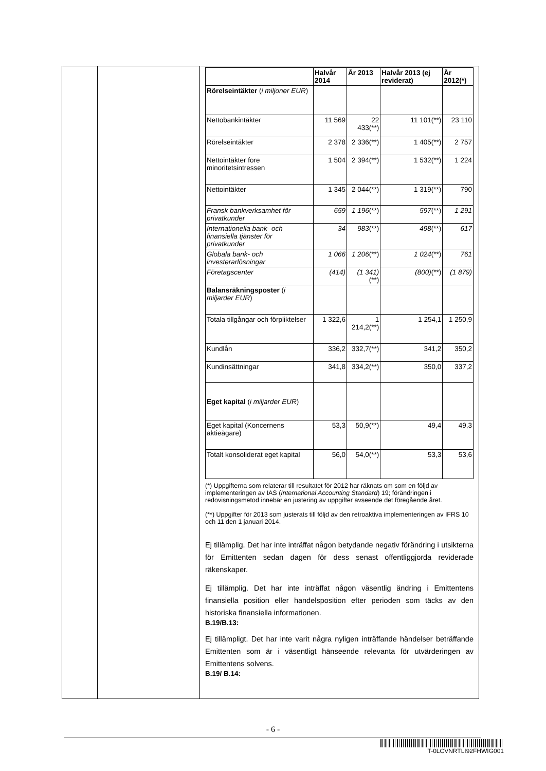| | Halvår 2014 | År 2013 | Halvår 2013 (ej reviderat) | År 2012(*) |
| --- | --- | --- | --- | --- |
| Rörelseintäkter ( i miljoner EUR ) | | | | |
| Nettobankintäkter | 11 569 | 22 433(**) | 11 101(**) | 23 110 |
| Rörelseintäkter | 2 378 | 2 336(**) | 1 405(**) | 2 757 |
| Nettointäkter fore minoritetsintressen | 1 504 | 2 394(**) | 1 532(**) | 1 224 |
| Nettointäkter | 1 345 | 2 044(**) | 1 319(**) | 790 |
| Fransk bankverksamhet för privatkunder | 659 | 1 196 (**) | 597 (**) | 1 291 |
| Internationella bank- och finansiella tjänster för privatkunder | 34 | 983 (**) | 498 (**) | 617 |
| Globala bank- och investerarlösningar | 1 066 | 1 206 (**) | 1 024 (**) | 761 |
| Företagscenter | (414) | (1 341) (**) | (800) (**) | (1 879) |
| Balansräkningsposter ( i miljarder EUR ) | | | | |
| Totala tillgångar och förpliktelser | 1 322,6 | 1 214,2(**) | 1 254,1 | 1 250,9 |
| Kundlån | 336,2 | 332,7(**) | 341,2 | 350,2 |
| Kundinsättningar | 341,8 | 334,2(**) | 350,0 | 337,2 |
| Eget kapital ( i miljarder EUR ) | | | | |
| Eget kapital (Koncernens aktieägare) | 53,3 | 50,9(**) | 49,4 | 49,3 |
| Totalt konsoliderat eget kapital | 56,0 | 54,0(**) | 53,3 | 53,6 |
(*) Uppgifterna som relaterar till resultatet för 2012 har räknats om som en följd av implementeringen av IAS (International Accounting Standard) 19; förändringen i redovisningsmetod innebär en justering av uppgifter avseende det föregående året.
(**) Uppgifter för 2013 som justerats till följd av den retroaktiva implementeringen av IFRS 10 och 11 den 1 januari 2014.
Ej tillämplig. Det har inte inträffat någon betydande negativ förändring i utsikterna för Emittenten sedan dagen för dess senast offentliggjorda reviderade räkenskaper.
Ej tillämplig. Det har inte inträffat någon väsentlig ändring i Emittentens finansiella position eller handelsposition efter perioden som täcks av den historiska finansiella informationen.
B.19/B.13:
Ej tillämpligt. Det har inte varit några nyligen inträffande händelser beträffande Emittenten som är i väsentligt hänseende relevanta för utvärderingen av Emittentens solvens.
B.19/ B.14:
- 6 -
T-0LCVNRTLI92FHWIG001